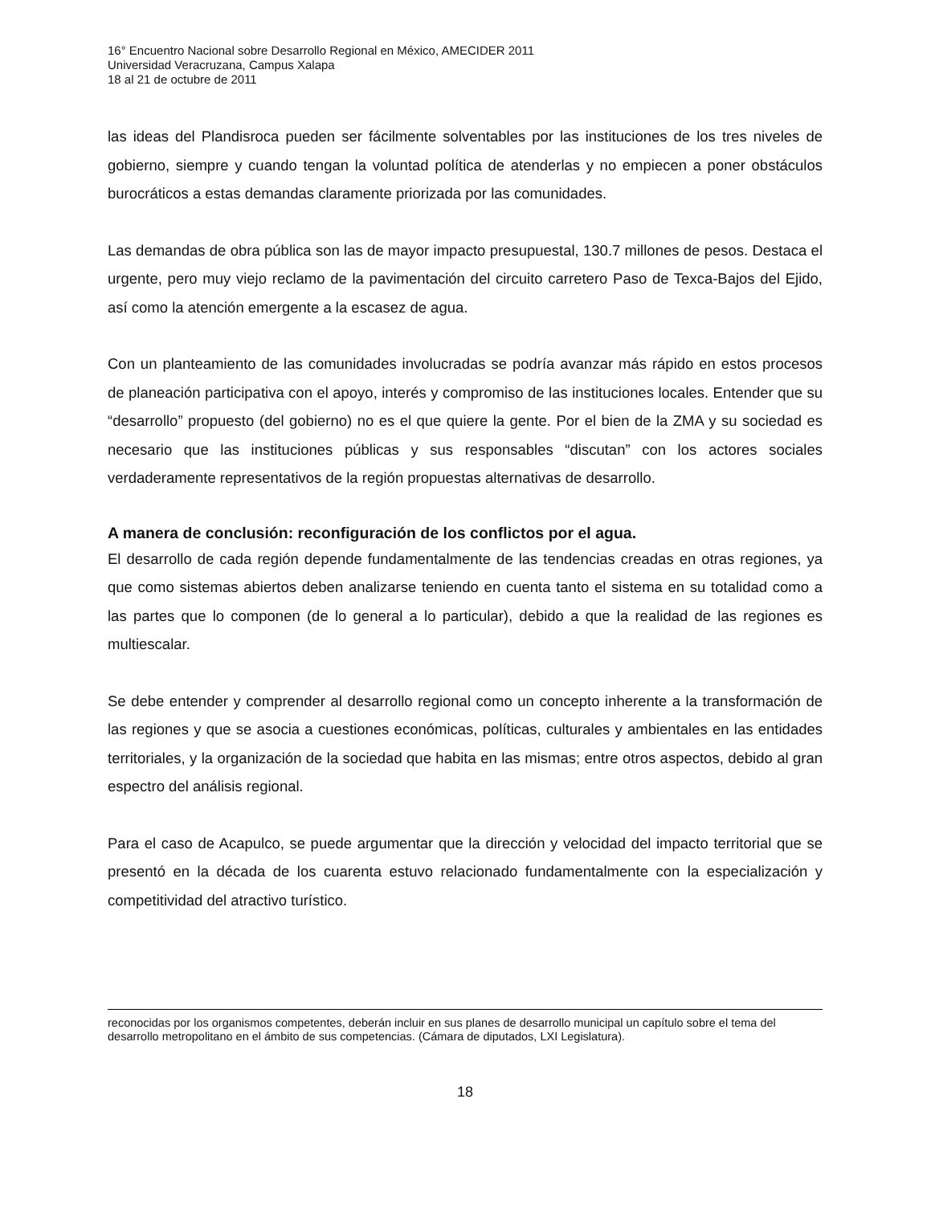16° Encuentro Nacional sobre Desarrollo Regional en México, AMECIDER 2011
Universidad Veracruzana, Campus Xalapa
18 al 21 de octubre de 2011
las ideas del Plandisroca pueden ser fácilmente solventables por las instituciones de los tres niveles de gobierno, siempre y cuando tengan la voluntad política de atenderlas y no empiecen a poner obstáculos burocráticos a estas demandas claramente priorizada por las comunidades.
Las demandas de obra pública son las de mayor impacto presupuestal, 130.7 millones de pesos. Destaca el urgente, pero muy viejo reclamo de la pavimentación del circuito carretero Paso de Texca-Bajos del Ejido, así como la atención emergente a la escasez de agua.
Con un planteamiento de las comunidades involucradas se podría avanzar más rápido en estos procesos de planeación participativa con el apoyo, interés y compromiso de las instituciones locales. Entender que su “desarrollo” propuesto (del gobierno) no es el que quiere la gente. Por el bien de la ZMA y su sociedad es necesario que las instituciones públicas y sus responsables “discutan” con los actores sociales verdaderamente representativos de la región propuestas alternativas de desarrollo.
A manera de conclusión: reconfiguración de los conflictos por el agua.
El desarrollo de cada región depende fundamentalmente de las tendencias creadas en otras regiones, ya que como sistemas abiertos deben analizarse teniendo en cuenta tanto el sistema en su totalidad como a las partes que lo componen (de lo general a lo particular), debido a que la realidad de las regiones es multiescalar.
Se debe entender y comprender al desarrollo regional como un concepto inherente a la transformación de las regiones y que se asocia a cuestiones económicas, políticas, culturales y ambientales en las entidades territoriales, y la organización de la sociedad que habita en las mismas; entre otros aspectos, debido al gran espectro del análisis regional.
Para el caso de Acapulco, se puede argumentar que la dirección y velocidad del impacto territorial que se presentó en la década de los cuarenta estuvo relacionado fundamentalmente con la especialización y competitividad del atractivo turístico.
reconocidas por los organismos competentes, deberán incluir en sus planes de desarrollo municipal un capítulo sobre el tema del desarrollo metropolitano en el ámbito de sus competencias. (Cámara de diputados, LXI Legislatura).
18